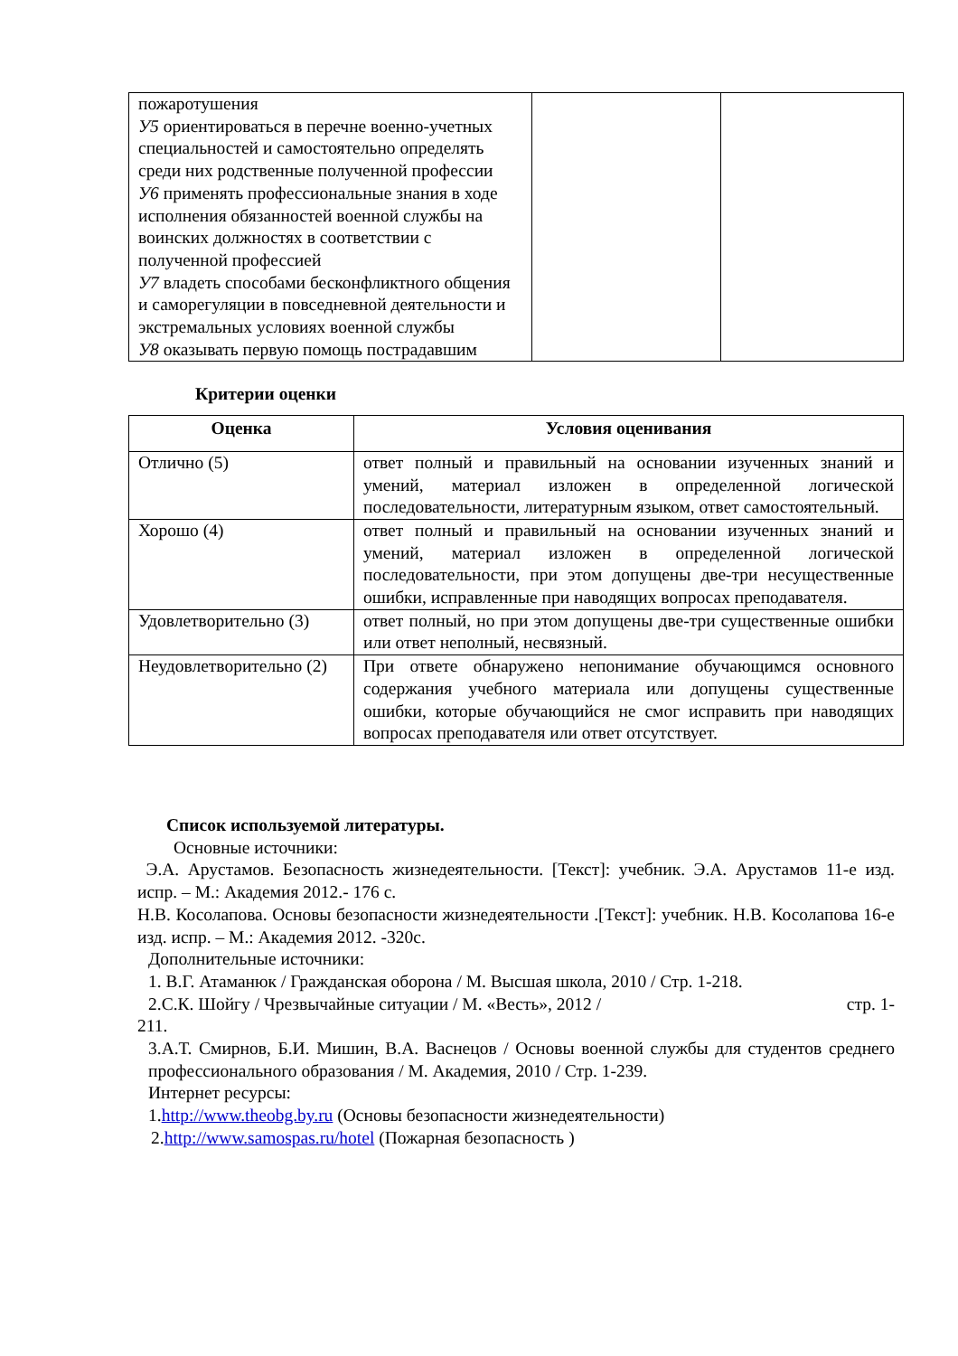| пожаротушения У5 ориентироваться в перечне военно-учетных специальностей и самостоятельно определять среди них родственные полученной профессии У6 применять профессиональные знания в ходе исполнения обязанностей военной службы на воинских должностях в соответствии с полученной профессией У7 владеть способами бесконфликтного общения и саморегуляции в повседневной деятельности и экстремальных условиях военной службы У8 оказывать первую помощь пострадавшим | | |
Критерии оценки
| Оценка | Условия оценивания |
| --- | --- |
| Отлично (5) | ответ полный и правильный на основании изученных знаний и умений, материал изложен в определенной логической последовательности, литературным языком, ответ самостоятельный. |
| Хорошо (4) | ответ полный и правильный на основании изученных знаний и умений, материал изложен в определенной логической последовательности, при этом допущены две-три несущественные ошибки, исправленные при наводящих вопросах преподавателя. |
| Удовлетворительно (3) | ответ полный, но при этом допущены две-три существенные ошибки или ответ неполный, несвязный. |
| Неудовлетворительно (2) | При ответе обнаружено непонимание обучающимся основного содержания учебного материала или допущены существенные ошибки, которые обучающийся не смог исправить при наводящих вопросах преподавателя или ответ отсутствует. |
Список используемой литературы.
Основные источники:
Э.А. Арустамов. Безопасность жизнедеятельности. [Текст]: учебник. Э.А. Арустамов 11-е изд. испр. – М.: Академия 2012.- 176 с.
Н.В. Косолапова. Основы безопасности жизнедеятельности .[Текст]: учебник. Н.В. Косолапова 16-е изд. испр. – М.: Академия 2012. -320с.
Дополнительные источники:
1. В.Г. Атаманюк / Гражданская оборона / М. Высшая школа, 2010 / Стр. 1-218.
2.С.К. Шойгу / Чрезвычайные ситуации / М. «Весть», 2012 / стр. 1-
211.
3.А.Т. Смирнов, Б.И. Мишин, В.А. Васнецов / Основы военной службы для студентов среднего профессионального образования / М. Академия, 2010 / Стр. 1-239.
Интернет ресурсы:
1.http://www.theobg.by.ru (Основы безопасности жизнедеятельности)
2.http://www.samospas.ru/hotel (Пожарная безопасность )